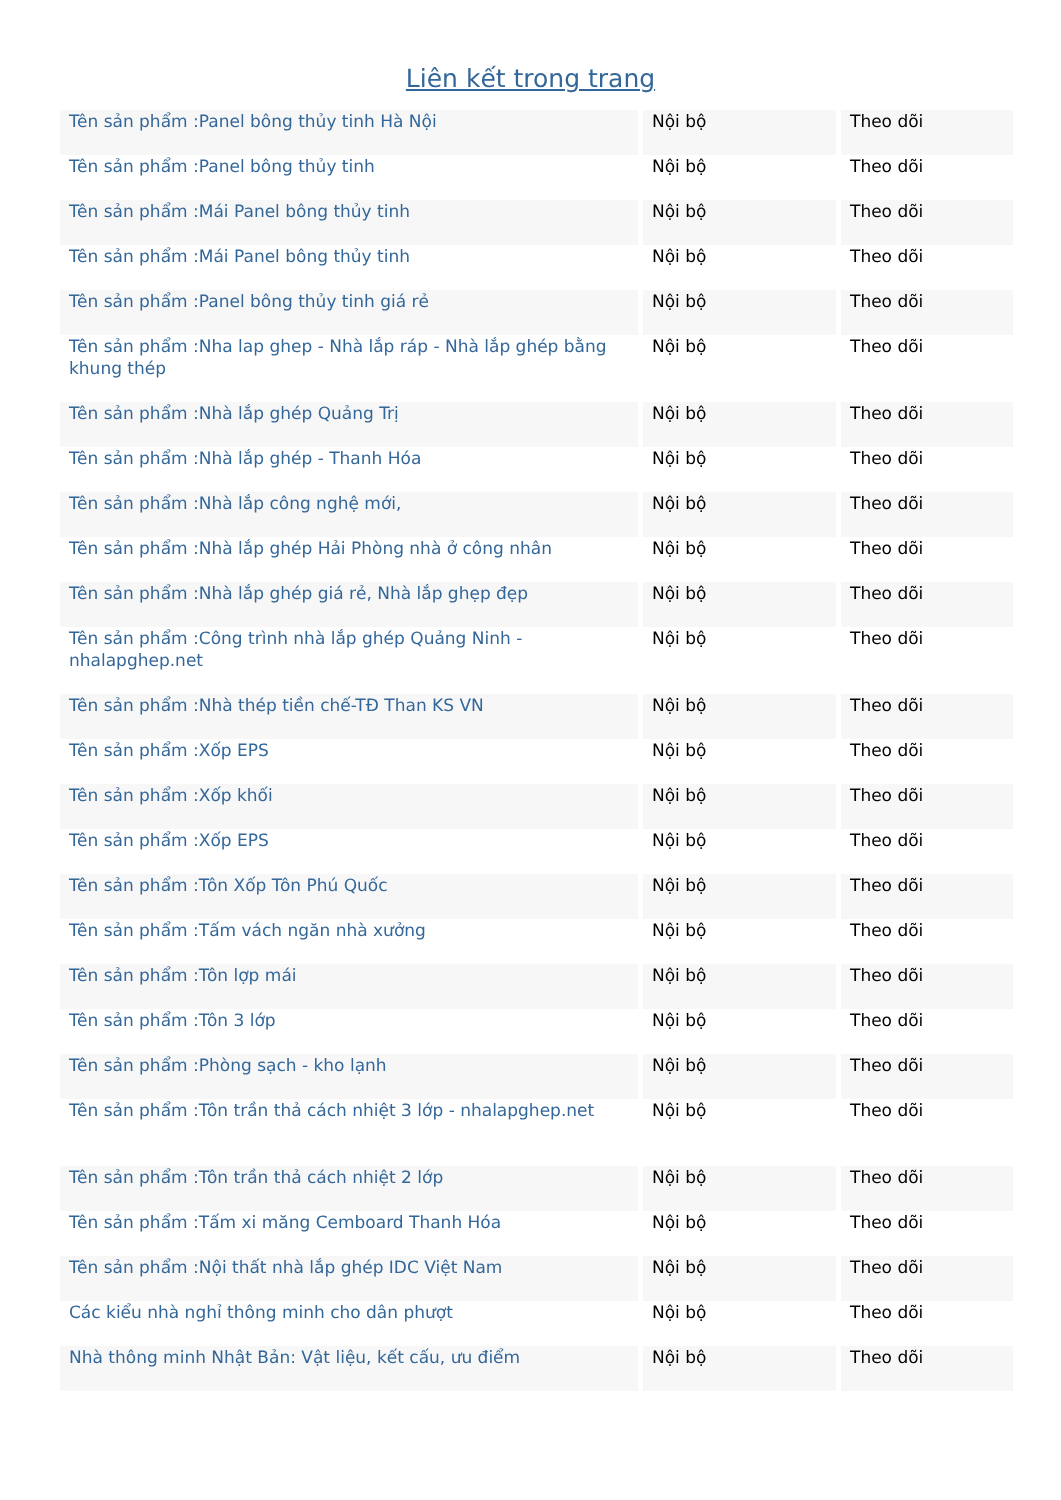Liên kết trong trang
| Tên sản phẩm :Panel bông thủy tinh Hà Nội | Nội bộ | Theo dõi |
| Tên sản phẩm :Panel bông thủy tinh | Nội bộ | Theo dõi |
| Tên sản phẩm :Mái Panel bông thủy tinh | Nội bộ | Theo dõi |
| Tên sản phẩm :Mái Panel bông thủy tinh | Nội bộ | Theo dõi |
| Tên sản phẩm :Panel bông thủy tinh giá rẻ | Nội bộ | Theo dõi |
| Tên sản phẩm :Nha lap ghep - Nhà lắp ráp - Nhà lắp ghép bằng khung thép | Nội bộ | Theo dõi |
| Tên sản phẩm :Nhà lắp ghép Quảng Trị | Nội bộ | Theo dõi |
| Tên sản phẩm :Nhà lắp ghép - Thanh Hóa | Nội bộ | Theo dõi |
| Tên sản phẩm :Nhà lắp công nghệ mới, | Nội bộ | Theo dõi |
| Tên sản phẩm :Nhà lắp ghép Hải Phòng nhà ở công nhân | Nội bộ | Theo dõi |
| Tên sản phẩm :Nhà lắp ghép giá rẻ, Nhà lắp ghẹp đẹp | Nội bộ | Theo dõi |
| Tên sản phẩm :Công trình nhà lắp ghép Quảng Ninh - nhalapghep.net | Nội bộ | Theo dõi |
| Tên sản phẩm :Nhà thép tiền chế-TĐ Than KS VN | Nội bộ | Theo dõi |
| Tên sản phẩm :Xốp EPS | Nội bộ | Theo dõi |
| Tên sản phẩm :Xốp khối | Nội bộ | Theo dõi |
| Tên sản phẩm :Xốp EPS | Nội bộ | Theo dõi |
| Tên sản phẩm :Tôn Xốp Tôn Phú Quốc | Nội bộ | Theo dõi |
| Tên sản phẩm :Tấm vách ngăn nhà xưởng | Nội bộ | Theo dõi |
| Tên sản phẩm :Tôn lợp mái | Nội bộ | Theo dõi |
| Tên sản phẩm :Tôn 3 lớp | Nội bộ | Theo dõi |
| Tên sản phẩm :Phòng sạch - kho lạnh | Nội bộ | Theo dõi |
| Tên sản phẩm :Tôn trần thả cách nhiệt 3 lớp - nhalapghep.net | Nội bộ | Theo dõi |
| Tên sản phẩm :Tôn trần thả cách nhiệt 2 lớp | Nội bộ | Theo dõi |
| Tên sản phẩm :Tấm xi măng Cemboard Thanh Hóa | Nội bộ | Theo dõi |
| Tên sản phẩm :Nội thất nhà lắp ghép IDC Việt Nam | Nội bộ | Theo dõi |
| Các kiểu nhà nghỉ thông minh cho dân phượt | Nội bộ | Theo dõi |
| Nhà thông minh Nhật Bản: Vật liệu, kết cấu, ưu điểm | Nội bộ | Theo dõi |